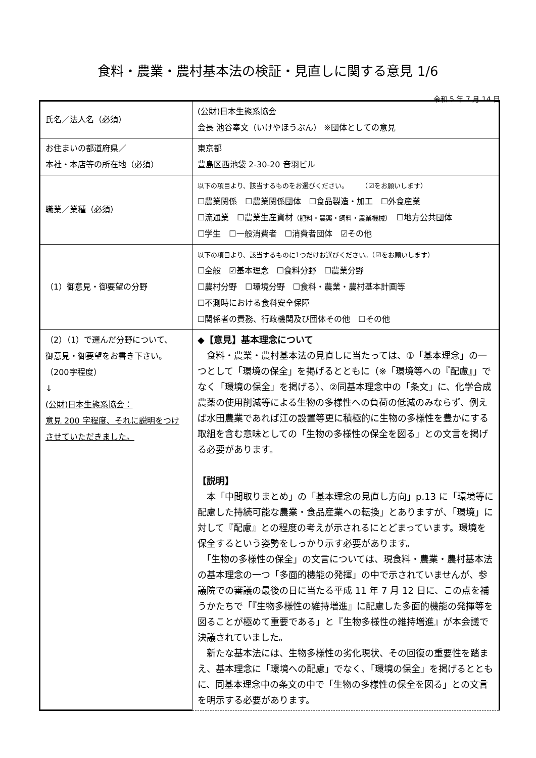食料・農業・農村基本法の検証・見直しに関する意見 1/6
令和 5 年 7 月 14 日
| 氏名／法人名（必須） | (公財)日本生態系協会 会長 池谷奉文（いけやほうぶん） ※団体としての意見 |
| お住まいの都道府県／ 本社・本店等の所在地（必須） | 東京都 豊島区西池袋 2-30-20 音羽ビル |
| 職業／業種（必須） | 以下の項目より、該当するものをお選びください。 （☑をお願いします） ☐農業関係 ☐農業関係団体 ☐食品製造・加工 ☐外食産業 ☐流通業 ☐農業生産資材 （肥料・農薬・飼料・農業機械） ☐地方公共団体 ☐学生 ☐一般消費者 ☐消費者団体 ☑その他 |
| （1）御意見・御要望の分野 | 以下の項目より、該当するものに1つだけお選びください。（☑をお願いします） ☐全般 ☑基本理念 ☐食料分野 ☐農業分野 ☐農村分野 ☐環境分野 ☐食料・農業・農村基本計画等 ☐不測時における食料安全保障 ☐関係者の責務、行政機関及び団体その他 ☐その他 |
| （2）（1）で選んだ分野について、 御意見・御要望をお書き下さい。 （200字程度） ↓ (公財)日本生態系協会： 意見 200 字程度、それに説明をつけさせていただきました。 | ◆【意見】基本理念について 食料・農業・農村基本法の見直しに当たっては、①「基本理念」の一つとして「環境の保全」を掲げるとともに（※「環境等への『配慮』」でなく「環境の保全」を掲げる）、②同基本理念中の「条文」に、化学合成農薬の使用削減等による生物の多様性への負荷の低減のみならず、例えば水田農業であれば江の設置等更に積極的に生物の多様性を豊かにする取組を含む意味としての「生物の多様性の保全を図る」との文言を掲げる必要があります。 【説明】 本「中間取りまとめ」の「基本理念の見直し方向」p.13 に「環境等に配慮した持続可能な農業・食品産業への転換」とありますが、「環境」に対して『配慮』との程度の考えが示されるにとどまっています。環境を保全するという姿勢をしっかり示す必要があります。 「生物の多様性の保全」の文言については、現食料・農業・農村基本法の基本理念の一つ「多面的機能の発揮」の中で示されていませんが、参議院での審議の最後の日に当たる平成 11 年 7 月 12 日に、この点を補うかたちで「『生物多様性の維持増進』に配慮した多面的機能の発揮等を図ることが極めて重要である」と『生物多様性の維持増進』が本会議で決議されていました。 新たな基本法には、生物多様性の劣化現状、その回復の重要性を踏まえ、基本理念に「環境への配慮」でなく、「環境の保全」を掲げるとともに、同基本理念中の条文の中で「生物の多様性の保全を図る」との文言を明示する必要があります。 |